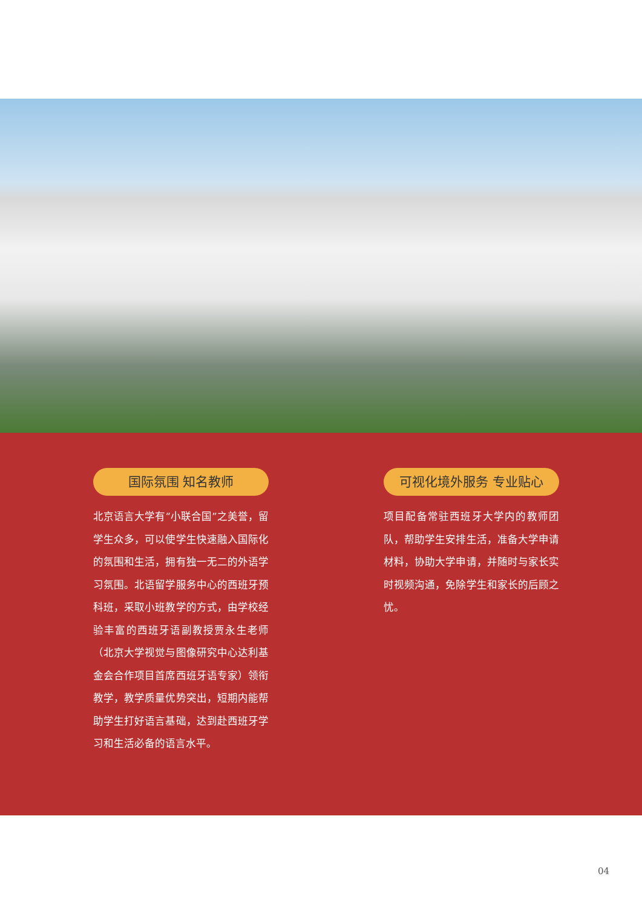国际氛围 知名教师
北京语言大学有“小联合国”之美誉，留学生众多，可以使学生快速融入国际化的氛围和生活，拥有独一无二的外语学习氛围。北语留学服务中心的西班牙预科班，采取小班教学的方式，由学校经验丰富的西班牙语副教授贾永生老师（北京大学视觉与图像研究中心达利基金会合作项目首席西班牙语专家）领衔教学，教学质量优势突出，短期内能帮助学生打好语言基础，达到赴西班牙学习和生活必备的语言水平。
可视化境外服务 专业贴心
项目配备常驻西班牙大学内的教师团队，帮助学生安排生活，准备大学申请材料，协助大学申请，并随时与家长实时视频沟通，免除学生和家长的后顾之忧。
04